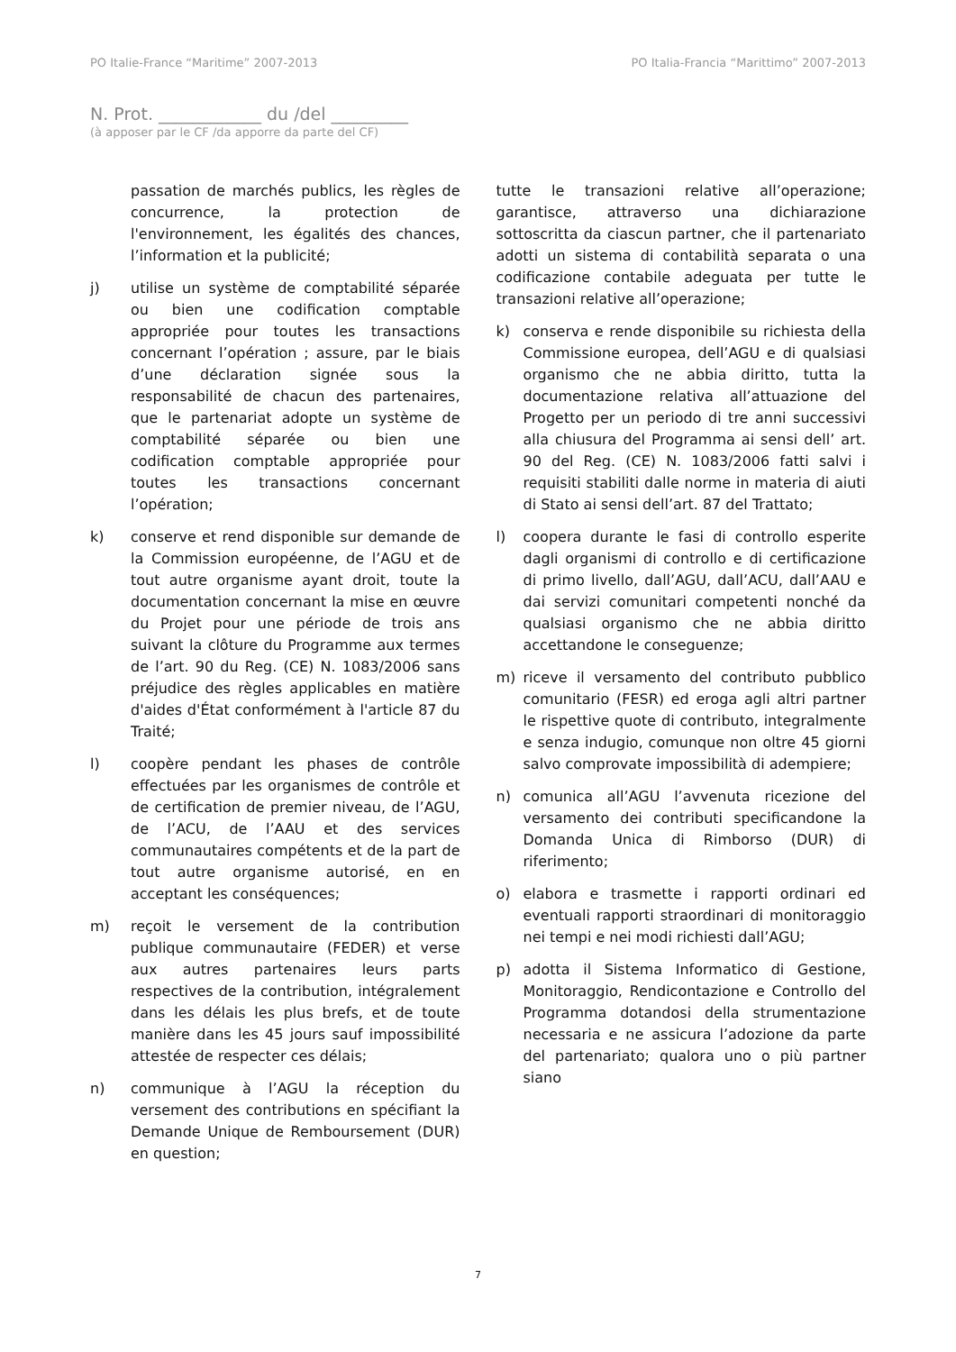PO Italie-France “Maritime” 2007-2013 PO Italia-Francia “Marittimo” 2007-2013
N. Prot. ____________ du /del _________
(à apposer par le CF /da apporre da parte del CF)
passation de marchés publics, les règles de concurrence, la protection de l'environnement, les égalités des chances, l’information et la publicité;
j) utilise un système de comptabilité séparée ou bien une codification comptable appropriée pour toutes les transactions concernant l’opération ; assure, par le biais d’une déclaration signée sous la responsabilité de chacun des partenaires, que le partenariat adopte un système de comptabilité séparée ou bien une codification comptable appropriée pour toutes les transactions concernant l’opération;
k) conserve et rend disponible sur demande de la Commission européenne, de l’AGU et de tout autre organisme ayant droit, toute la documentation concernant la mise en œuvre du Projet pour une période de trois ans suivant la clôture du Programme aux termes de l’art. 90 du Reg. (CE) N. 1083/2006 sans préjudice des règles applicables en matière d'aides d'État conformément à l'article 87 du Traité;
l) coopère pendant les phases de contrôle effectuées par les organismes de contrôle et de certification de premier niveau, de l’AGU, de l’ACU, de l’AAU et des services communautaires compétents et de la part de tout autre organisme autorisé, en en acceptant les conséquences;
m) reçoit le versement de la contribution publique communautaire (FEDER) et verse aux autres partenaires leurs parts respectives de la contribution, intégralement dans les délais les plus brefs, et de toute manière dans les 45 jours sauf impossibilité attestée de respecter ces délais;
n) communique à l’AGU la réception du versement des contributions en spécifiant la Demande Unique de Remboursement (DUR) en question;
tutte le transazioni relative all’operazione; garantisce, attraverso una dichiarazione sottoscritta da ciascun partner, che il partenariato adotti un sistema di contabilità separata o una codificazione contabile adeguata per tutte le transazioni relative all’operazione;
k) conserva e rende disponibile su richiesta della Commissione europea, dell’AGU e di qualsiasi organismo che ne abbia diritto, tutta la documentazione relativa all’attuazione del Progetto per un periodo di tre anni successivi alla chiusura del Programma ai sensi dell’ art. 90 del Reg. (CE) N. 1083/2006 fatti salvi i requisiti stabiliti dalle norme in materia di aiuti di Stato ai sensi dell’art. 87 del Trattato;
l) coopera durante le fasi di controllo esperite dagli organismi di controllo e di certificazione di primo livello, dall’AGU, dall’ACU, dall’AAU e dai servizi comunitari competenti nonché da qualsiasi organismo che ne abbia diritto accettandone le conseguenze;
m) riceve il versamento del contributo pubblico comunitario (FESR) ed eroga agli altri partner le rispettive quote di contributo, integralmente e senza indugio, comunque non oltre 45 giorni salvo comprovate impossibilità di adempiere;
n) comunica all’AGU l’avvenuta ricezione del versamento dei contributi specificandone la Domanda Unica di Rimborso (DUR) di riferimento;
o) elabora e trasmette i rapporti ordinari ed eventuali rapporti straordinari di monitoraggio nei tempi e nei modi richiesti dall’AGU;
p) adotta il Sistema Informatico di Gestione, Monitoraggio, Rendicontazione e Controllo del Programma dotandosi della strumentazione necessaria e ne assicura l’adozione da parte del partenariato; qualora uno o più partner siano
7